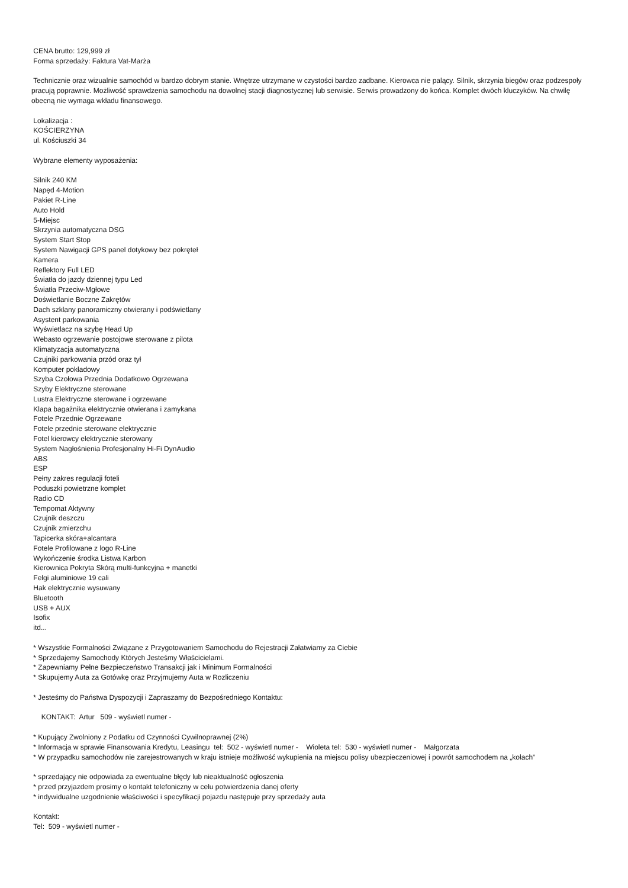CENA brutto: 129,999 zł
Forma sprzedaży: Faktura Vat-Marża
Technicznie oraz wizualnie samochód w bardzo dobrym stanie. Wnętrze utrzymane w czystości bardzo zadbane. Kierowca nie palący. Silnik, skrzynia biegów oraz podzespoły pracują poprawnie. Możliwość sprawdzenia samochodu na dowolnej stacji diagnostycznej lub serwisie. Serwis prowadzony do końca. Komplet dwóch kluczyków. Na chwilę obecną nie wymaga wkładu finansowego.
Lokalizacja :
KOŚCIERZYNA
ul. Kościuszki 34
Wybrane elementy wyposażenia:
Silnik 240 KM
Napęd 4-Motion
Pakiet R-Line
Auto Hold
5-Miejsc
Skrzynia automatyczna DSG
System Start Stop
System Nawigacji GPS panel dotykowy bez pokręteł
Kamera
Reflektory Full LED
Światła do jazdy dziennej typu Led
Światła Przeciw-Mgłowe
Doświetlanie Boczne Zakrętów
Dach szklany panoramiczny otwierany i podświetlany
Asystent parkowania
Wyświetlacz na szybę Head Up
Webasto ogrzewanie postojowe sterowane z pilota
Klimatyzacja automatyczna
Czujniki parkowania przód oraz tył
Komputer pokładowy
Szyba Czołowa Przednia Dodatkowo Ogrzewana
Szyby Elektryczne sterowane
Lustra Elektryczne sterowane i ogrzewane
Klapa bagażnika elektrycznie otwierana i zamykana
Fotele Przednie Ogrzewane
Fotele przednie sterowane elektrycznie
Fotel kierowcy elektrycznie sterowany
System Nagłośnienia Profesjonalny Hi-Fi DynAudio
ABS
ESP
Pełny zakres regulacji foteli
Poduszki powietrzne komplet
Radio CD
Tempomat Aktywny
Czujnik deszczu
Czujnik zmierzchu
Tapicerka skóra+alcantara
Fotele Profilowane z logo R-Line
Wykończenie środka Listwa Karbon
Kierownica Pokryta Skórą multi-funkcyjna + manetki
Felgi aluminiowe 19 cali
Hak elektrycznie wysuwany
Bluetooth
USB + AUX
Isofix
itd...
* Wszystkie Formalności Związane z Przygotowaniem Samochodu do Rejestracji Załatwiamy za Ciebie
* Sprzedajemy Samochody Których Jesteśmy Właścicielami.
* Zapewniamy Pełne Bezpieczeństwo Transakcji jak i Minimum Formalności
* Skupujemy Auta za Gotówkę oraz Przyjmujemy Auta w Rozliczeniu
* Jesteśmy do Państwa Dyspozycji i Zapraszamy do Bezpośredniego Kontaktu:
KONTAKT: Artur 509 - wyświetl numer -
* Kupujący Zwolniony z Podatku od Czynności Cywilnoprawnej (2%)
* Informacja w sprawie Finansowania Kredytu, Leasingu tel: 502 - wyświetl numer - Wioleta tel: 530 - wyświetl numer - Małgorzata
* W przypadku samochodów nie zarejestrowanych w kraju istnieje możliwość wykupienia na miejscu polisy ubezpieczeniowej i powrót samochodem na „kołach”
* sprzedający nie odpowiada za ewentualne błędy lub nieaktualność ogłoszenia
* przed przyjazdem prosimy o kontakt telefoniczny w celu potwierdzenia danej oferty
* indywidualne uzgodnienie właściwości i specyfikacji pojazdu następuje przy sprzedaży auta
Kontakt:
Tel: 509 - wyświetl numer -